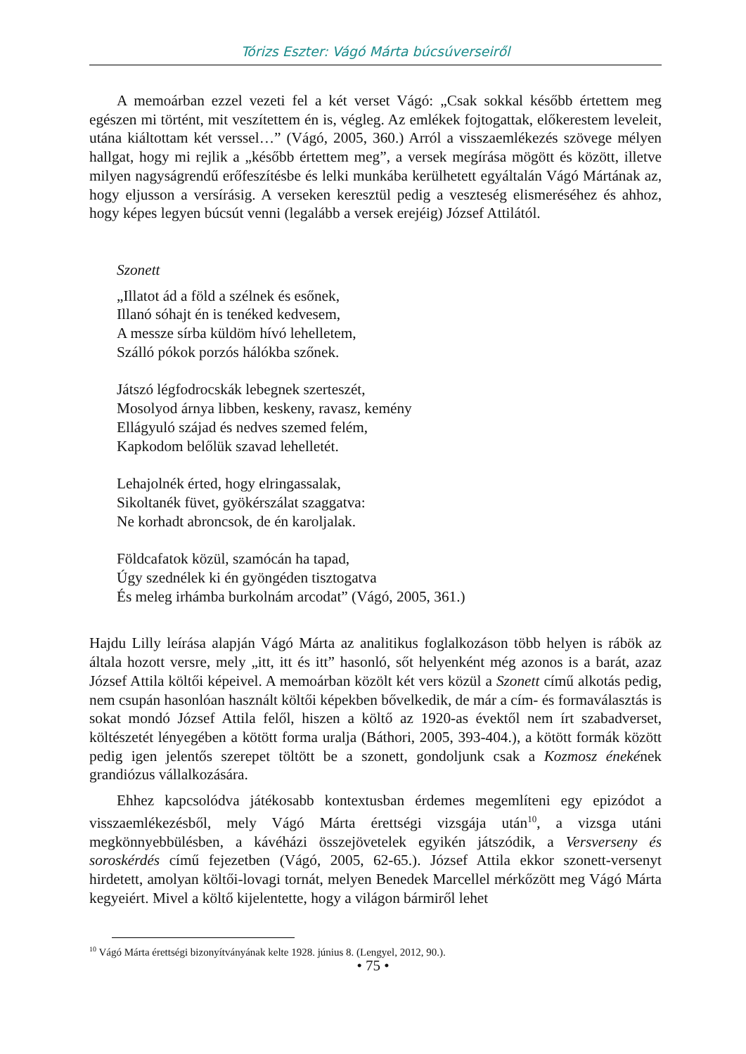Tórizs Eszter: Vágó Márta búcsúverseiről
A memoárban ezzel vezeti fel a két verset Vágó: „Csak sokkal később értettem meg egészen mi történt, mit veszítettem én is, végleg. Az emlékek fojtogattak, előkerestem leveleit, utána kiáltottam két verssel…” (Vágó, 2005, 360.) Arról a visszaemlékezés szövege mélyen hallgat, hogy mi rejlik a „később értettem meg”, a versek megírása mögött és között, illetve milyen nagyságrendű erőfeszítésbe és lelki munkába kerülhetett egyáltalán Vágó Mártának az, hogy eljusson a versírásig. A verseken keresztül pedig a veszteség elismeréséhez és ahhoz, hogy képes legyen búcsút venni (legalább a versek erejéig) József Attilától.
Szonett
„Illatot ád a föld a szélnek és esőnek,
Illanó sóhajt én is tenéked kedvesem,
A messze sírba küldöm hívó lehelletem,
Szálló pókok porzós hálókba szőnek.
Játszó légfodrocskák lebegnek szerteszét,
Mosolyod árnya libben, keskeny, ravasz, kemény
Ellágyuló szájad és nedves szemed felém,
Kapkodom belőlük szavad lehelletét.
Lehajolnék érted, hogy elringassalak,
Sikoltanék füvet, gyökérszálat szaggatva:
Ne korhadt abroncsok, de én karoljalak.
Földcafatok közül, szamócán ha tapad,
Úgy szednélek ki én gyöngéden tisztogatva
És meleg irhámba burkolnám arcodat” (Vágó, 2005, 361.)
Hajdu Lilly leírása alapján Vágó Márta az analitikus foglalkozáson több helyen is rábök az általa hozott versre, mely „itt, itt és itt” hasonló, sőt helyenként még azonos is a barát, azaz József Attila költői képeivel. A memoárban közölt két vers közül a Szonett című alkotás pedig, nem csupán hasonlóan használt költői képekben bővelkedik, de már a cím- és formaválasztás is sokat mondó József Attila felől, hiszen a költő az 1920-as évektől nem írt szabadverset, költészetét lényegében a kötött forma uralja (Báthori, 2005, 393-404.), a kötött formák között pedig igen jelentős szerepet töltött be a szonett, gondoljunk csak a Kozmosz énekének grandiózus vállalkozására.
Ehhez kapcsolódva játékosabb kontextusban érdemes megemlíteni egy epizódot a visszaemlékezésből, mely Vágó Márta érettségi vizsgája után<sup>10</sup>, a vizsga utáni megkönnyebbülésben, a kávéházi összejövetelek egyikén játszódik, a Versverseny és soroskérdés című fejezetben (Vágó, 2005, 62-65.). József Attila ekkor szonett-versenyt hirdetett, amolyan költői-lovagi tornát, melyen Benedek Marcellel mérkőzött meg Vágó Márta kegyeiért. Mivel a költő kijelentette, hogy a világon bármiről lehet
<sup>10</sup> Vágó Márta érettségi bizonyítványának kelte 1928. június 8. (Lengyel, 2012, 90.).
• 75 •